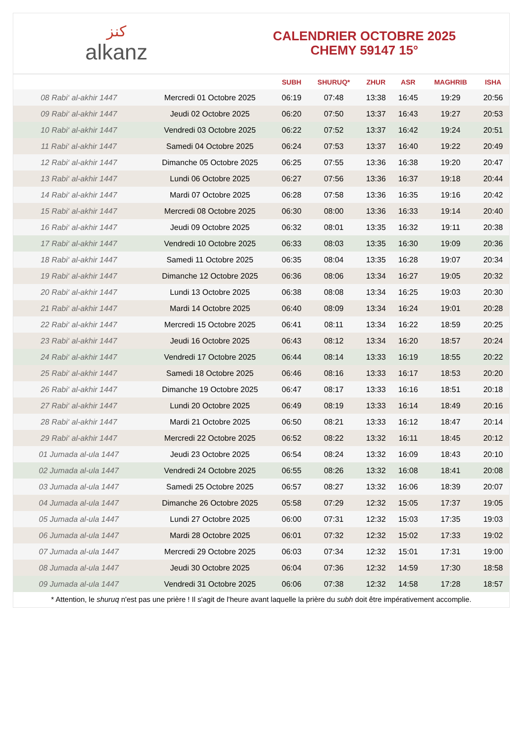ﻛﻨﺰ
alkanz
CALENDRIER OCTOBRE 2025
CHEMY 59147 15°
| | | SUBH | SHURUQ* | ZHUR | ASR | MAGHRIB | ISHA |
| --- | --- | --- | --- | --- | --- | --- | --- |
| 08 Rabi‘ al-akhir 1447 | Mercredi 01 Octobre 2025 | 06:19 | 07:48 | 13:38 | 16:45 | 19:29 | 20:56 |
| 09 Rabi‘ al-akhir 1447 | Jeudi 02 Octobre 2025 | 06:20 | 07:50 | 13:37 | 16:43 | 19:27 | 20:53 |
| 10 Rabi‘ al-akhir 1447 | Vendredi 03 Octobre 2025 | 06:22 | 07:52 | 13:37 | 16:42 | 19:24 | 20:51 |
| 11 Rabi‘ al-akhir 1447 | Samedi 04 Octobre 2025 | 06:24 | 07:53 | 13:37 | 16:40 | 19:22 | 20:49 |
| 12 Rabi‘ al-akhir 1447 | Dimanche 05 Octobre 2025 | 06:25 | 07:55 | 13:36 | 16:38 | 19:20 | 20:47 |
| 13 Rabi‘ al-akhir 1447 | Lundi 06 Octobre 2025 | 06:27 | 07:56 | 13:36 | 16:37 | 19:18 | 20:44 |
| 14 Rabi‘ al-akhir 1447 | Mardi 07 Octobre 2025 | 06:28 | 07:58 | 13:36 | 16:35 | 19:16 | 20:42 |
| 15 Rabi‘ al-akhir 1447 | Mercredi 08 Octobre 2025 | 06:30 | 08:00 | 13:36 | 16:33 | 19:14 | 20:40 |
| 16 Rabi‘ al-akhir 1447 | Jeudi 09 Octobre 2025 | 06:32 | 08:01 | 13:35 | 16:32 | 19:11 | 20:38 |
| 17 Rabi‘ al-akhir 1447 | Vendredi 10 Octobre 2025 | 06:33 | 08:03 | 13:35 | 16:30 | 19:09 | 20:36 |
| 18 Rabi‘ al-akhir 1447 | Samedi 11 Octobre 2025 | 06:35 | 08:04 | 13:35 | 16:28 | 19:07 | 20:34 |
| 19 Rabi‘ al-akhir 1447 | Dimanche 12 Octobre 2025 | 06:36 | 08:06 | 13:34 | 16:27 | 19:05 | 20:32 |
| 20 Rabi‘ al-akhir 1447 | Lundi 13 Octobre 2025 | 06:38 | 08:08 | 13:34 | 16:25 | 19:03 | 20:30 |
| 21 Rabi‘ al-akhir 1447 | Mardi 14 Octobre 2025 | 06:40 | 08:09 | 13:34 | 16:24 | 19:01 | 20:28 |
| 22 Rabi‘ al-akhir 1447 | Mercredi 15 Octobre 2025 | 06:41 | 08:11 | 13:34 | 16:22 | 18:59 | 20:25 |
| 23 Rabi‘ al-akhir 1447 | Jeudi 16 Octobre 2025 | 06:43 | 08:12 | 13:34 | 16:20 | 18:57 | 20:24 |
| 24 Rabi‘ al-akhir 1447 | Vendredi 17 Octobre 2025 | 06:44 | 08:14 | 13:33 | 16:19 | 18:55 | 20:22 |
| 25 Rabi‘ al-akhir 1447 | Samedi 18 Octobre 2025 | 06:46 | 08:16 | 13:33 | 16:17 | 18:53 | 20:20 |
| 26 Rabi‘ al-akhir 1447 | Dimanche 19 Octobre 2025 | 06:47 | 08:17 | 13:33 | 16:16 | 18:51 | 20:18 |
| 27 Rabi‘ al-akhir 1447 | Lundi 20 Octobre 2025 | 06:49 | 08:19 | 13:33 | 16:14 | 18:49 | 20:16 |
| 28 Rabi‘ al-akhir 1447 | Mardi 21 Octobre 2025 | 06:50 | 08:21 | 13:33 | 16:12 | 18:47 | 20:14 |
| 29 Rabi‘ al-akhir 1447 | Mercredi 22 Octobre 2025 | 06:52 | 08:22 | 13:32 | 16:11 | 18:45 | 20:12 |
| 01 Jumada al-ula 1447 | Jeudi 23 Octobre 2025 | 06:54 | 08:24 | 13:32 | 16:09 | 18:43 | 20:10 |
| 02 Jumada al-ula 1447 | Vendredi 24 Octobre 2025 | 06:55 | 08:26 | 13:32 | 16:08 | 18:41 | 20:08 |
| 03 Jumada al-ula 1447 | Samedi 25 Octobre 2025 | 06:57 | 08:27 | 13:32 | 16:06 | 18:39 | 20:07 |
| 04 Jumada al-ula 1447 | Dimanche 26 Octobre 2025 | 05:58 | 07:29 | 12:32 | 15:05 | 17:37 | 19:05 |
| 05 Jumada al-ula 1447 | Lundi 27 Octobre 2025 | 06:00 | 07:31 | 12:32 | 15:03 | 17:35 | 19:03 |
| 06 Jumada al-ula 1447 | Mardi 28 Octobre 2025 | 06:01 | 07:32 | 12:32 | 15:02 | 17:33 | 19:02 |
| 07 Jumada al-ula 1447 | Mercredi 29 Octobre 2025 | 06:03 | 07:34 | 12:32 | 15:01 | 17:31 | 19:00 |
| 08 Jumada al-ula 1447 | Jeudi 30 Octobre 2025 | 06:04 | 07:36 | 12:32 | 14:59 | 17:30 | 18:58 |
| 09 Jumada al-ula 1447 | Vendredi 31 Octobre 2025 | 06:06 | 07:38 | 12:32 | 14:58 | 17:28 | 18:57 |
* Attention, le shuruq n'est pas une prière ! Il s'agit de l'heure avant laquelle la prière du subh doit être impérativement accomplie.